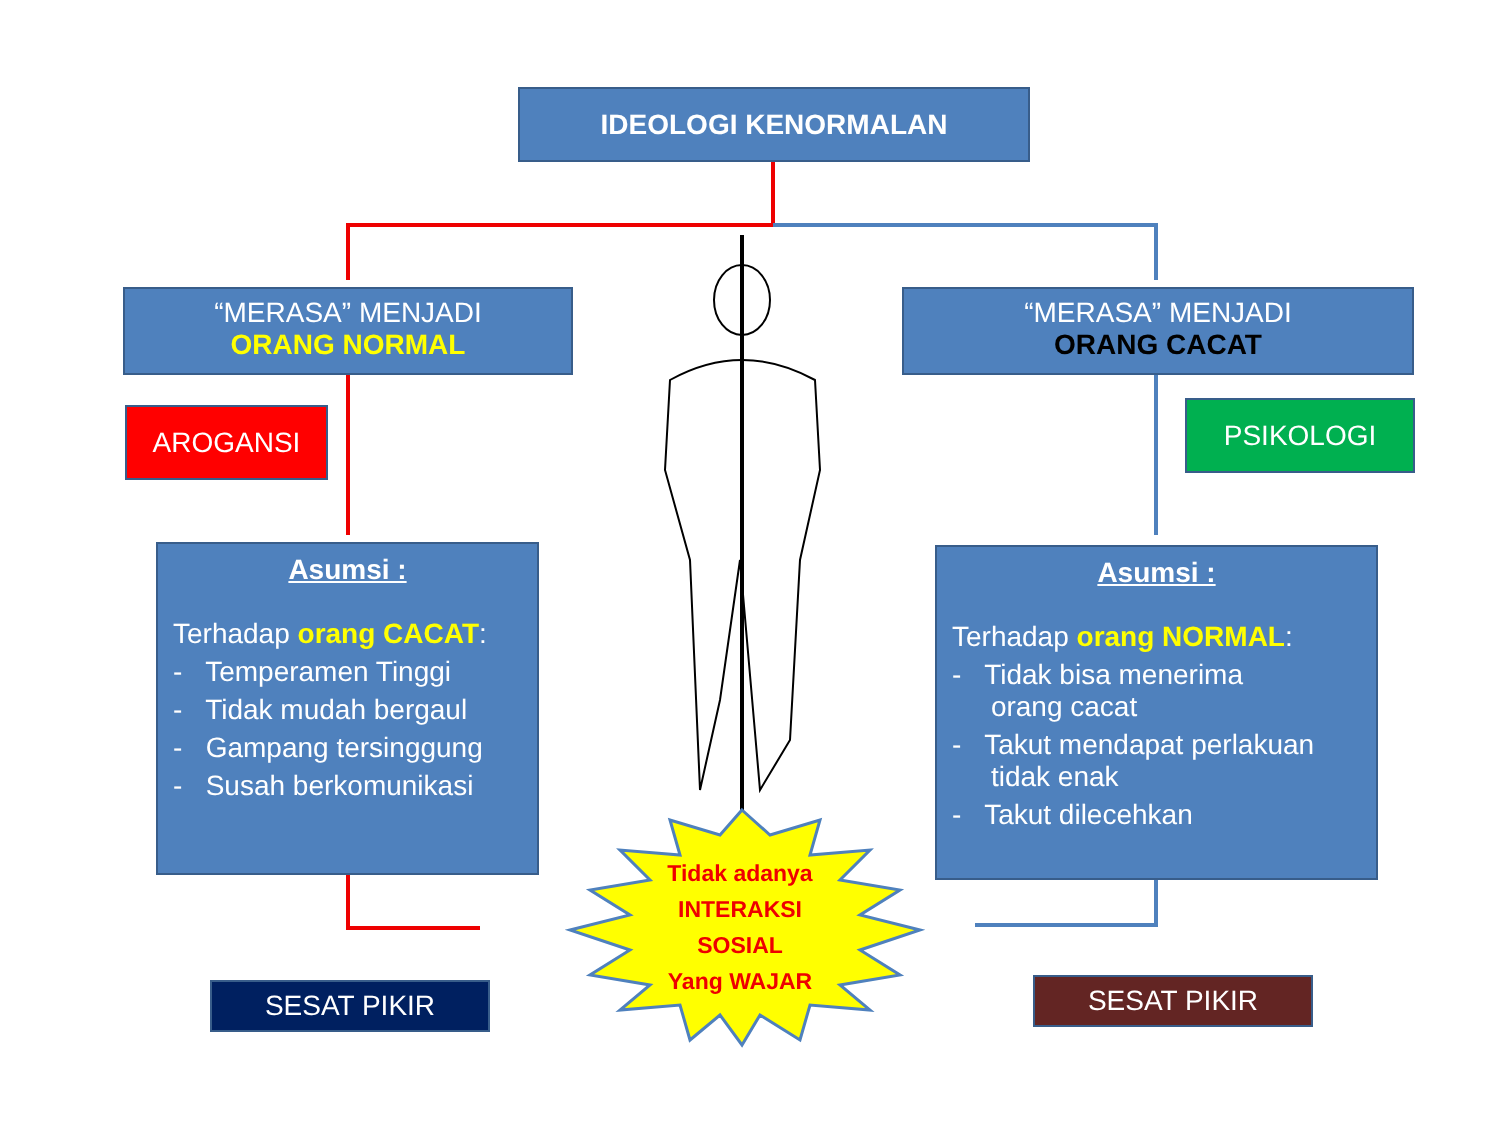IDEOLOGI KENORMALAN
“MERASA” MENJADI
ORANG NORMAL
“MERASA” MENJADI
ORANG CACAT
AROGANSI PSIKOLOGI
Asumsi :
Terhadap orang CACAT:
- Temperamen Tinggi
- Tidak mudah bergaul
- Gampang tersinggung
- Susah berkomunikasi
Asumsi :
Terhadap orang NORMAL:
- Tidak bisa menerima
orang cacat
- Takut mendapat perlakuan
tidak enak
- Takut dilecehkan
Tidak adanya
INTERAKSI
SOSIAL
Yang WAJAR
SESAT PIKIR SESAT PIKIR